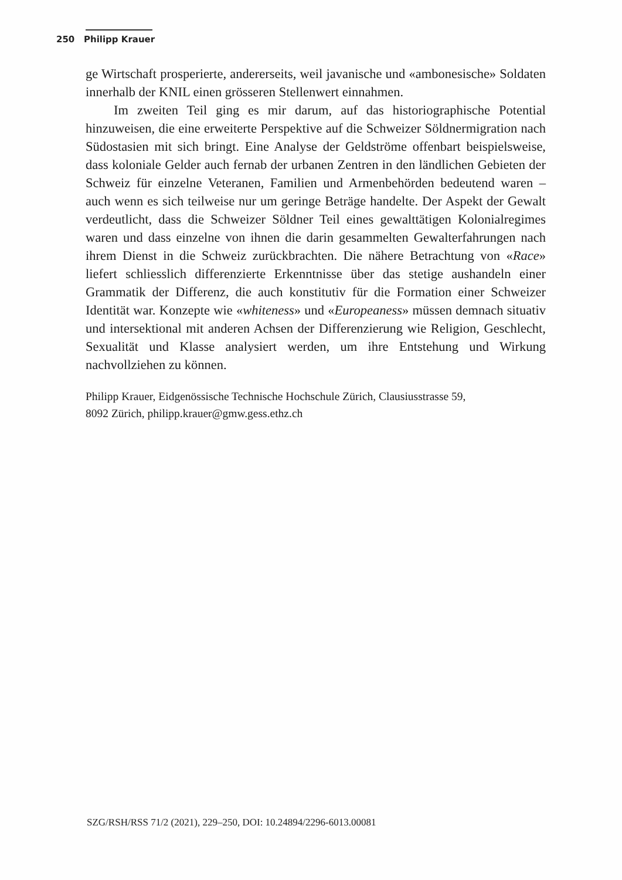250 Philipp Krauer
ge Wirtschaft prosperierte, andererseits, weil javanische und «ambonesische» Soldaten innerhalb der KNIL einen grösseren Stellenwert einnahmen.
Im zweiten Teil ging es mir darum, auf das historiographische Potential hinzuweisen, die eine erweiterte Perspektive auf die Schweizer Söldnermigration nach Südostasien mit sich bringt. Eine Analyse der Geldströme offenbart beispielsweise, dass koloniale Gelder auch fernab der urbanen Zentren in den ländlichen Gebieten der Schweiz für einzelne Veteranen, Familien und Armenbehörden bedeutend waren – auch wenn es sich teilweise nur um geringe Beträge handelte. Der Aspekt der Gewalt verdeutlicht, dass die Schweizer Söldner Teil eines gewalttätigen Kolonialregimes waren und dass einzelne von ihnen die darin gesammelten Gewalterfahrungen nach ihrem Dienst in die Schweiz zurückbrachten. Die nähere Betrachtung von «Race» liefert schliesslich differenzierte Erkenntnisse über das stetige aushandeln einer Grammatik der Differenz, die auch konstitutiv für die Formation einer Schweizer Identität war. Konzepte wie «whiteness» und «Europeaness» müssen demnach situativ und intersektional mit anderen Achsen der Differenzierung wie Religion, Geschlecht, Sexualität und Klasse analysiert werden, um ihre Entstehung und Wirkung nachvollziehen zu können.
Philipp Krauer, Eidgenössische Technische Hochschule Zürich, Clausiusstrasse 59,
8092 Zürich, philipp.krauer@gmw.gess.ethz.ch
SZG/RSH/RSS 71/2 (2021), 229–250, DOI: 10.24894/2296-6013.00081